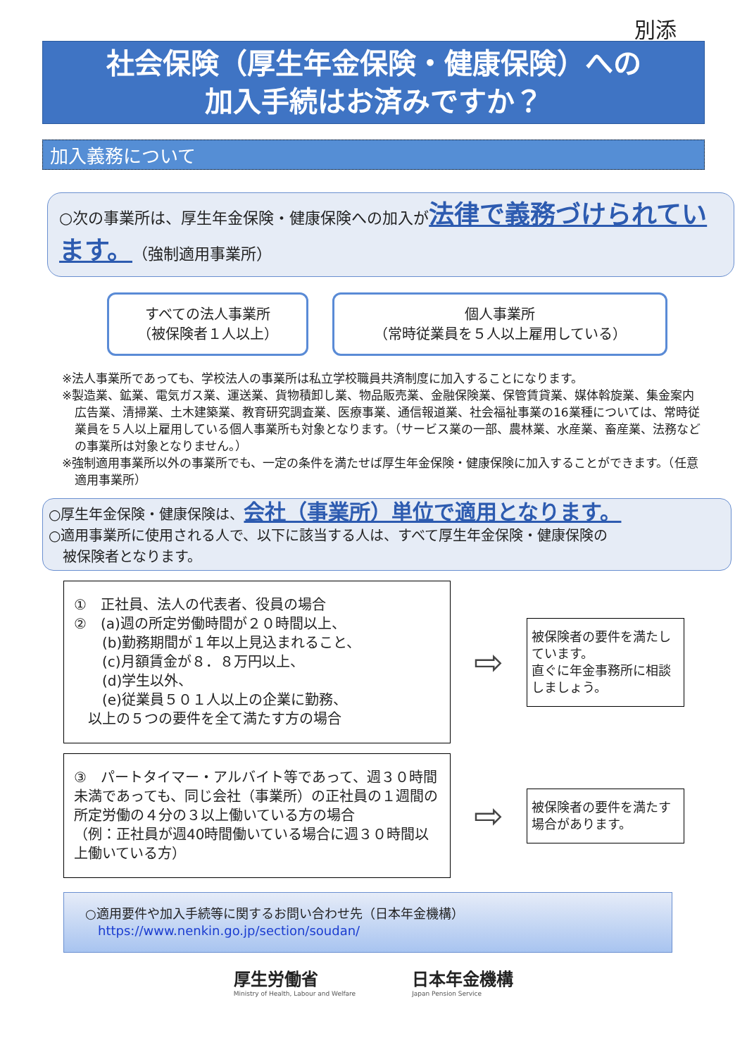別添
社会保険（厚生年金保険・健康保険）への
加入手続はお済みですか？
加入義務について
○次の事業所は、厚生年金保険・健康保険への加入が法律で義務づけられています。（強制適用事業所）
すべての法人事業所
（被保険者１人以上）
個人事業所
（常時従業員を５人以上雇用している）
※法人事業所であっても、学校法人の事業所は私立学校職員共済制度に加入することになります。
※製造業、鉱業、電気ガス業、運送業、貨物積卸し業、物品販売業、金融保険業、保管賃貸業、媒体斡旋業、集金案内広告業、清掃業、土木建築業、教育研究調査業、医療事業、通信報道業、社会福祉事業の16業種については、常時従業員を５人以上雇用している個人事業所も対象となります。（サービス業の一部、農林業、水産業、畜産業、法務などの事業所は対象となりません。）
※強制適用事業所以外の事業所でも、一定の条件を満たせば厚生年金保険・健康保険に加入することができます。（任意適用事業所）
○厚生年金保険・健康保険は、会社（事業所）単位で適用となります。
○適用事業所に使用される人で、以下に該当する人は、すべて厚生年金保険・健康保険の
　被保険者となります。
①　正社員、法人の代表者、役員の場合
②　(a)週の所定労働時間が２０時間以上、
　　(b)勤務期間が１年以上見込まれること、
　　(c)月額賃金が８．８万円以上、
　　(d)学生以外、
　　(e)従業員５０１人以上の企業に勤務、
　以上の５つの要件を全て満たす方の場合
⇨
被保険者の要件を満たしています。
直ぐに年金事務所に相談しましょう。
③　パートタイマー・アルバイト等であって、週３０時間未満であっても、同じ会社（事業所）の正社員の１週間の所定労働の４分の３以上働いている方の場合
（例：正社員が週40時間働いている場合に週３０時間以上働いている方）
⇨
被保険者の要件を満たす場合があります。
○適用要件や加入手続等に関するお問い合わせ先（日本年金機構）
　https://www.nenkin.go.jp/section/soudan/
厚生労働省
Ministry of Health, Labour and Welfare
日本年金機構
Japan Pension Service